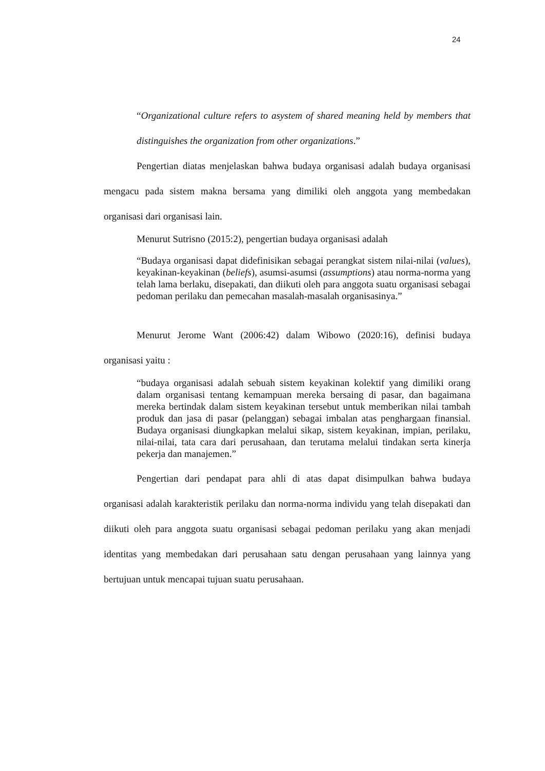24
“Organizational culture refers to asystem of shared meaning held by members that distinguishes the organization from other organizations.”
Pengertian diatas menjelaskan bahwa budaya organisasi adalah budaya organisasi mengacu pada sistem makna bersama yang dimiliki oleh anggota yang membedakan organisasi dari organisasi lain.
Menurut Sutrisno (2015:2), pengertian budaya organisasi adalah
“Budaya organisasi dapat didefinisikan sebagai perangkat sistem nilai-nilai (values), keyakinan-keyakinan (beliefs), asumsi-asumsi (assumptions) atau norma-norma yang telah lama berlaku, disepakati, dan diikuti oleh para anggota suatu organisasi sebagai pedoman perilaku dan pemecahan masalah-masalah organisasinya.”
Menurut Jerome Want (2006:42) dalam Wibowo (2020:16), definisi budaya organisasi yaitu :
“budaya organisasi adalah sebuah sistem keyakinan kolektif yang dimiliki orang dalam organisasi tentang kemampuan mereka bersaing di pasar, dan bagaimana mereka bertindak dalam sistem keyakinan tersebut untuk memberikan nilai tambah produk dan jasa di pasar (pelanggan) sebagai imbalan atas penghargaan finansial. Budaya organisasi diungkapkan melalui sikap, sistem keyakinan, impian, perilaku, nilai-nilai, tata cara dari perusahaan, dan terutama melalui tindakan serta kinerja pekerja dan manajemen.”
Pengertian dari pendapat para ahli di atas dapat disimpulkan bahwa budaya organisasi adalah karakteristik perilaku dan norma-norma individu yang telah disepakati dan diikuti oleh para anggota suatu organisasi sebagai pedoman perilaku yang akan menjadi identitas yang membedakan dari perusahaan satu dengan perusahaan yang lainnya yang bertujuan untuk mencapai tujuan suatu perusahaan.